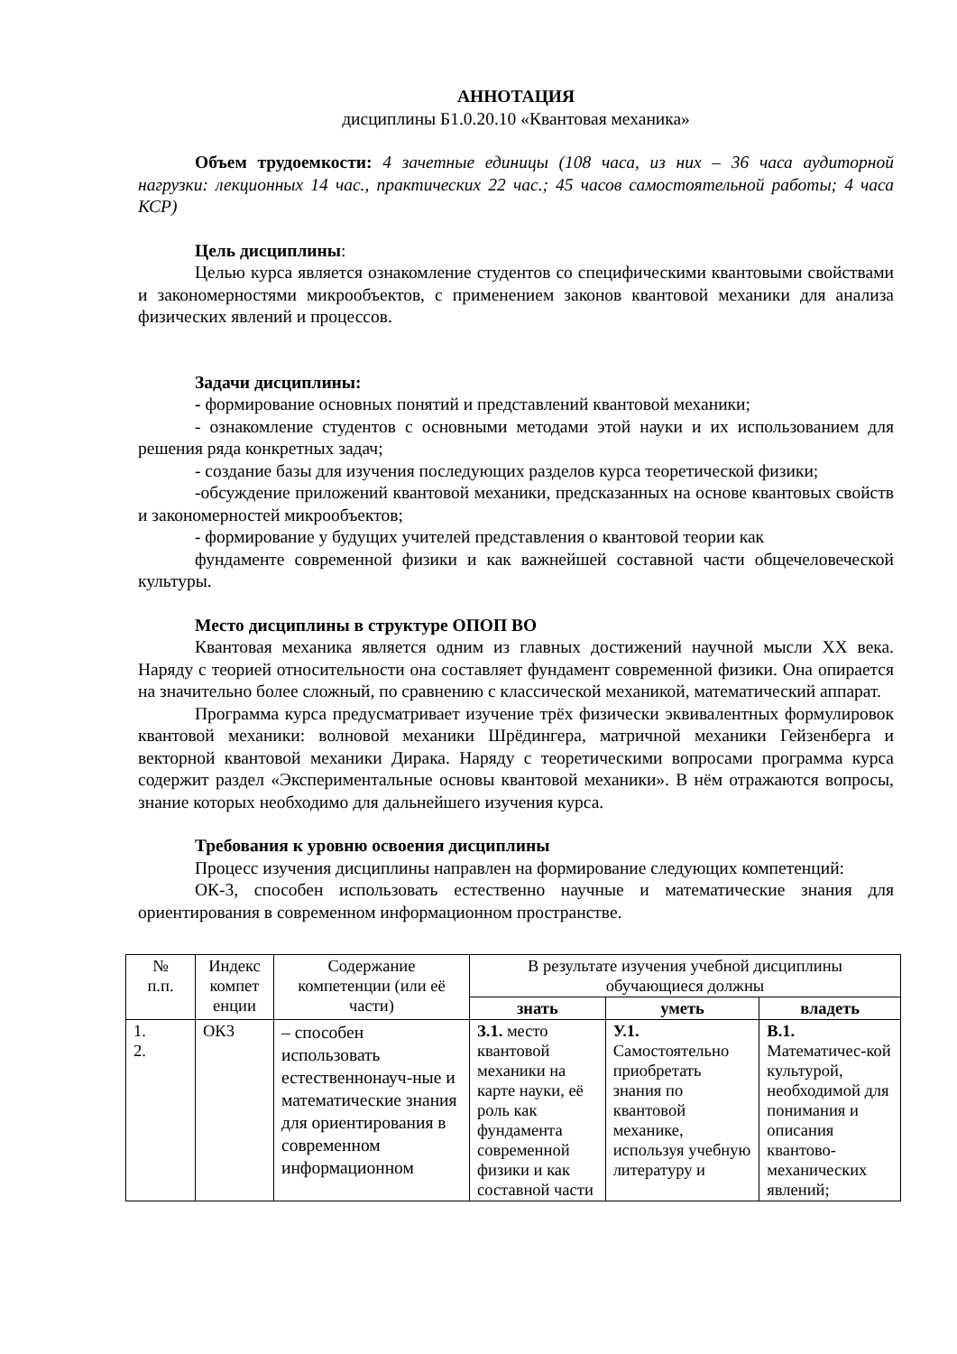АННОТАЦИЯ
дисциплины Б1.0.20.10 «Квантовая механика»
Объем трудоемкости: 4 зачетные единицы (108 часа, из них – 36 часа аудиторной нагрузки: лекционных 14 час., практических 22 час.; 45 часов самостоятельной работы; 4 часа КСР)
Цель дисциплины:
Целью курса является ознакомление студентов со специфическими квантовыми свойствами и закономерностями микрообъектов, с применением законов квантовой механики для анализа физических явлений и процессов.
Задачи дисциплины:
- формирование основных понятий и представлений квантовой механики;
- ознакомление студентов с основными методами этой науки и их использованием для решения ряда конкретных задач;
- создание базы для изучения последующих разделов курса теоретической физики;
-обсуждение приложений квантовой механики, предсказанных на основе квантовых свойств и закономерностей микрообъектов;
- формирование у будущих учителей представления о квантовой теории как
фундаменте современной физики и как важнейшей составной части общечеловеческой культуры.
Место дисциплины в структуре ОПОП ВО
Квантовая механика является одним из главных достижений научной мысли XX века. Наряду с теорией относительности она составляет фундамент современной физики. Она опирается на значительно более сложный, по сравнению с классической механикой, математический аппарат.
Программа курса предусматривает изучение трёх физически эквивалентных формулировок квантовой механики: волновой механики Шрёдингера, матричной механики Гейзенберга и векторной квантовой механики Дирака. Наряду с теоретическими вопросами программа курса содержит раздел «Экспериментальные основы квантовой механики». В нём отражаются вопросы, знание которых необходимо для дальнейшего изучения курса.
Требования к уровню освоения дисциплины
Процесс изучения дисциплины направлен на формирование следующих компетенций:
ОК-3, способен использовать естественно научные и математические знания для ориентирования в современном информационном пространстве.
| № п.п. | Индекс компет енции | Содержание компетенции (или её части) | В результате изучения учебной дисциплины обучающиеся должны | | |
| --- | --- | --- | --- | --- | --- |
| | | | знать | уметь | владеть |
| 1. 2. | ОК3 | – способен использовать естественнонауч-ные и математические знания для ориентирования в современном информационном | З.1. место квантовой механики на карте науки, её роль как фундамента современной физики и как составной части | У.1. Самостоятельно приобретать знания по квантовой механике, используя учебную литературу и | В.1. Математичес-кой культурой, необходимой для понимания и описания квантово-механических явлений; |